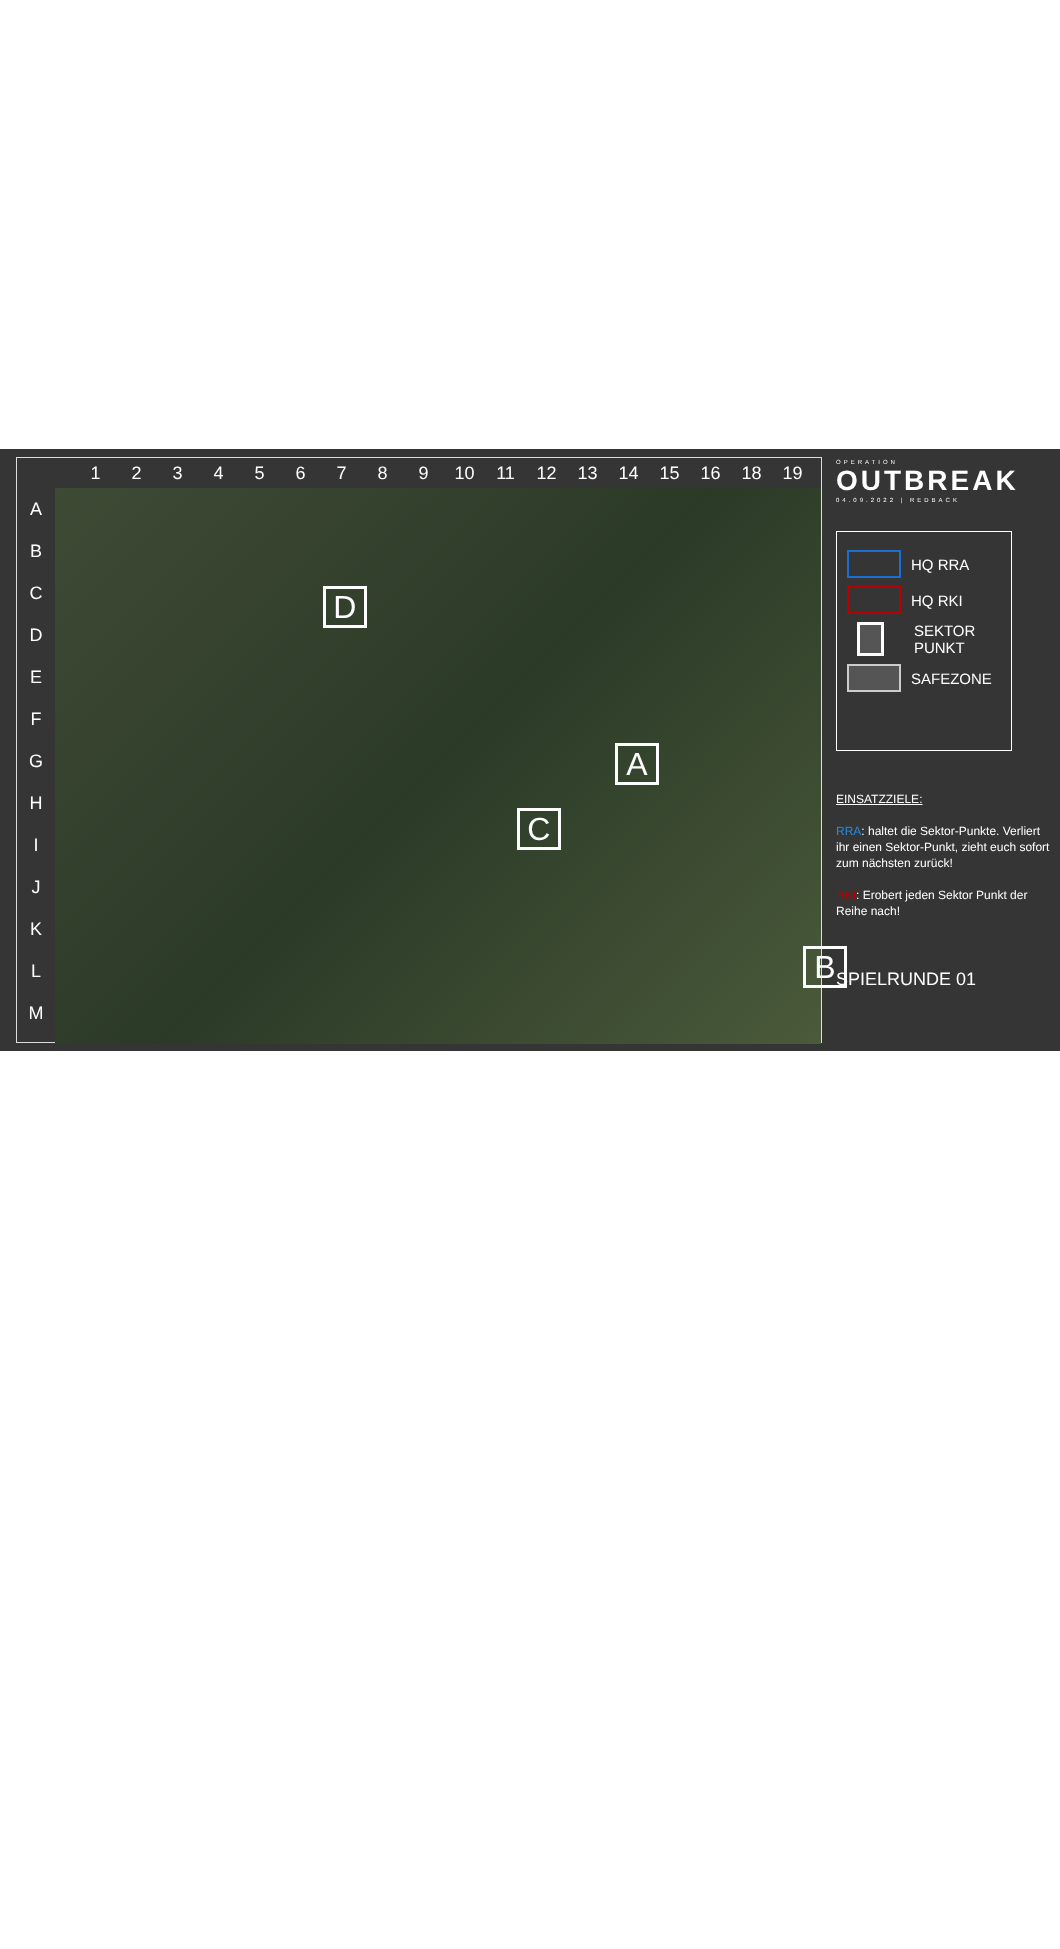123456789 10 11 12 13 14 15 16 18 19
A
B
C
D
E
F
G
H
I
J
K
L
M
D
A
C
B
OPERATION
OUTBREAK
04.09.2022 | REDBACK
HQ RRA
HQ RKI
SEKTOR PUNKT
SAFEZONE
EINSATZZIELE:
RRA: haltet die Sektor-Punkte. Verliert ihr einen Sektor-Punkt, zieht euch sofort zum nächsten zurück!
RKI: Erobert jeden Sektor Punkt der Reihe nach!
SPIELRUNDE 01